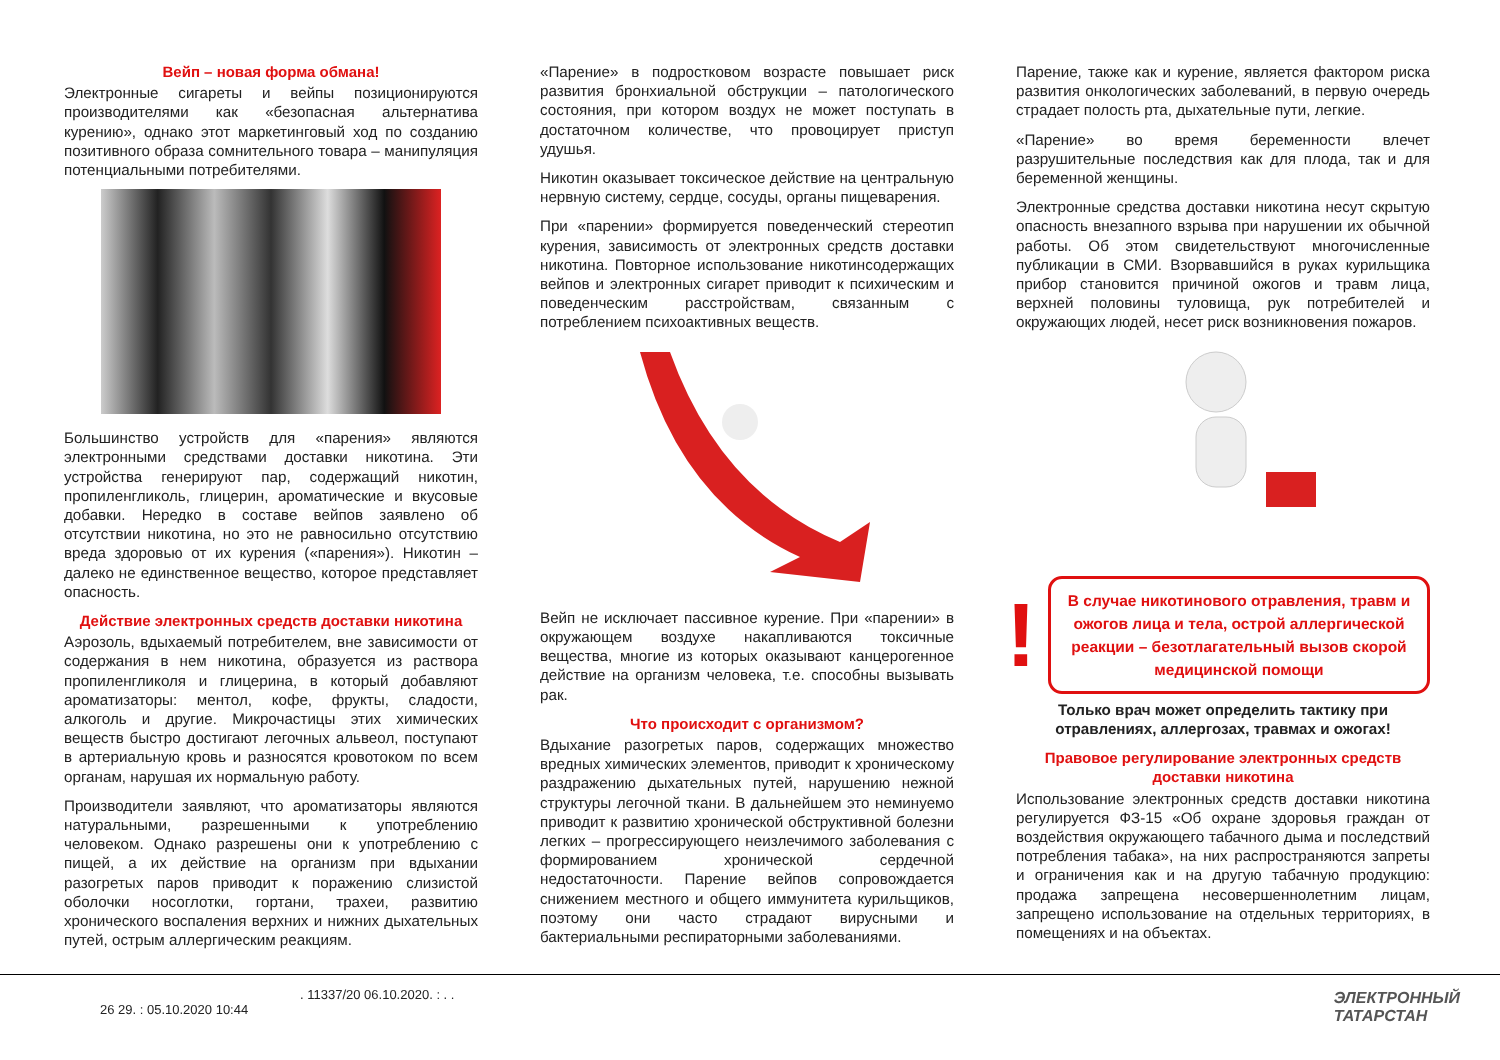Вейп – новая форма обмана!
Электронные сигареты и вейпы позиционируются производителями как «безопасная альтернатива курению», однако этот маркетинговый ход по созданию позитивного образа сомнительного товара – манипуляция потенциальными потребителями.
Большинство устройств для «парения» являются электронными средствами доставки никотина. Эти устройства генерируют пар, содержащий никотин, пропиленгликоль, глицерин, ароматические и вкусовые добавки. Нередко в составе вейпов заявлено об отсутствии никотина, но это не равносильно отсутствию вреда здоровью от их курения («парения»). Никотин – далеко не единственное вещество, которое представляет опасность.
Действие электронных средств доставки никотина
Аэрозоль, вдыхаемый потребителем, вне зависимости от содержания в нем никотина, образуется из раствора пропиленгликоля и глицерина, в который добавляют ароматизаторы: ментол, кофе, фрукты, сладости, алкоголь и другие. Микрочастицы этих химических веществ быстро достигают легочных альвеол, поступают в артериальную кровь и разносятся кровотоком по всем органам, нарушая их нормальную работу.
Производители заявляют, что ароматизаторы являются натуральными, разрешенными к употреблению человеком. Однако разрешены они к употреблению с пищей, а их действие на организм при вдыхании разогретых паров приводит к поражению слизистой оболочки носоглотки, гортани, трахеи, развитию хронического воспаления верхних и нижних дыхательных путей, острым аллергическим реакциям.
«Парение» в подростковом возрасте повышает риск развития бронхиальной обструкции – патологического состояния, при котором воздух не может поступать в достаточном количестве, что провоцирует приступ удушья.
Никотин оказывает токсическое действие на центральную нервную систему, сердце, сосуды, органы пищеварения.
При «парении» формируется поведенческий стереотип курения, зависимость от электронных средств доставки никотина. Повторное использование никотинсодержащих вейпов и электронных сигарет приводит к психическим и поведенческим расстройствам, связанным с потреблением психоактивных веществ.
Вейп не исключает пассивное курение. При «парении» в окружающем воздухе накапливаются токсичные вещества, многие из которых оказывают канцерогенное действие на организм человека, т.е. способны вызывать рак.
Что происходит с организмом?
Вдыхание разогретых паров, содержащих множество вредных химических элементов, приводит к хроническому раздражению дыхательных путей, нарушению нежной структуры легочной ткани. В дальнейшем это неминуемо приводит к развитию хронической обструктивной болезни легких – прогрессирующего неизлечимого заболевания с формированием хронической сердечной недостаточности. Парение вейпов сопровождается снижением местного и общего иммунитета курильщиков, поэтому они часто страдают вирусными и бактериальными респираторными заболеваниями.
Парение, также как и курение, является фактором риска развития онкологических заболеваний, в первую очередь страдает полость рта, дыхательные пути, легкие.
«Парение» во время беременности влечет разрушительные последствия как для плода, так и для беременной женщины.
Электронные средства доставки никотина несут скрытую опасность внезапного взрыва при нарушении их обычной работы. Об этом свидетельствуют многочисленные публикации в СМИ. Взорвавшийся в руках курильщика прибор становится причиной ожогов и травм лица, верхней половины туловища, рук потребителей и окружающих людей, несет риск возникновения пожаров.
!
В случае никотинового отравления, травм и ожогов лица и тела, острой аллергической реакции – безотлагательный вызов скорой медицинской помощи
Только врач может определить тактику при отравлениях, аллергозах, травмах и ожогах!
Правовое регулирование электронных средств доставки никотина
Использование электронных средств доставки никотина регулируется ФЗ-15 «Об охране здоровья граждан от воздействия окружающего табачного дыма и последствий потребления табака», на них распространяются запреты и ограничения как и на другую табачную продукцию: продажа запрещена несовершеннолетним лицам, запрещено использование на отдельных территориях, в помещениях и на объектах.
. 11337/20 06.10.2020. : . .
26 29. : 05.10.2020 10:44
ЭЛЕКТРОННЫЙ
ТАТАРСТАН